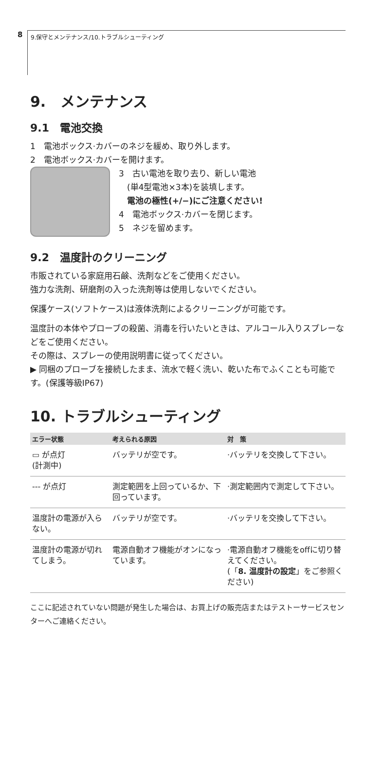8
9.保守とメンテナンス/10.トラブルシューティング
9.　メンテナンス
9.1　電池交換
1　電池ボックス·カバーのネジを緩め、取り外します。
2　電池ボックス·カバーを開けます。
3　古い電池を取り去り、新しい電池
　(単4型電池×3本)を装填します。
　電池の極性(+/−)にご注意ください!
4　電池ボックス·カバーを閉じます。
5　ネジを留めます。
9.2　温度計のクリーニング
市販されている家庭用石鹸、洗剤などをご使用ください。
強力な洗剤、研磨剤の入った洗剤等は使用しないでください。
保護ケース(ソフトケース)は液体洗剤によるクリーニングが可能です。
温度計の本体やプローブの殺菌、消毒を行いたいときは、アルコール入りスプレーなどをご使用ください。
その際は、スプレーの使用説明書に従ってください。
▶ 同梱のプローブを接続したまま、流水で軽く洗い、乾いた布でふくことも可能です。(保護等級IP67)
10. トラブルシューティング
| エラー状態 | 考えられる原因 | 対 策 |
| --- | --- | --- |
| ▭ が点灯 (計測中) | バッテリが空です。 | ·バッテリを交換して下さい。 |
| --- が点灯 | 測定範囲を上回っているか、下回っています。 | ·測定範囲内で測定して下さい。 |
| 温度計の電源が入らない。 | バッテリが空です。 | ·バッテリを交換して下さい。 |
| 温度計の電源が切れてしまう。 | 電源自動オフ機能がオンになっています。 | ·電源自動オフ機能をoffに切り替えてください。 (「 8. 温度計の設定 」をご参照ください) |
ここに記述されていない問題が発生した場合は、お買上げの販売店またはテストーサービスセンターへご連絡ください。